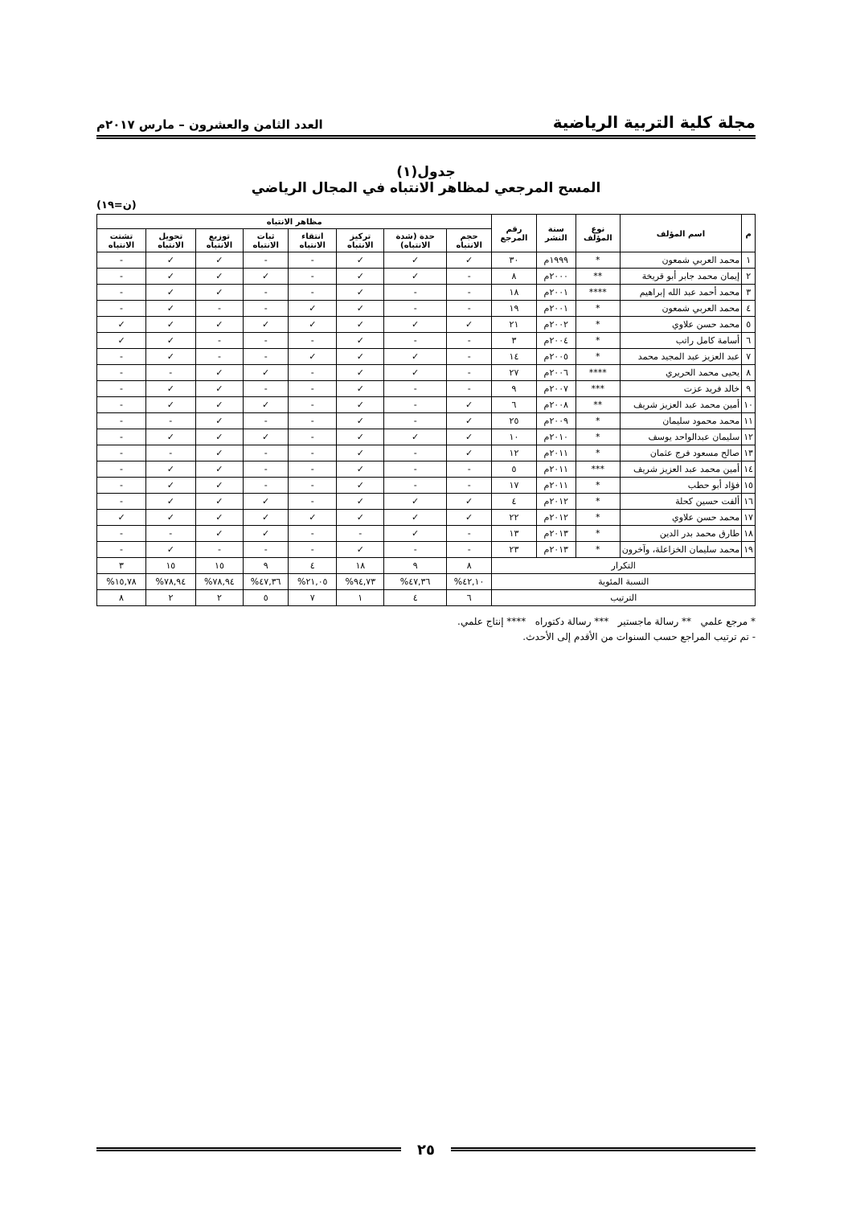مجلة كلية التربية الرياضية العدد الثامن والعشرون – مارس ٢٠١٧م
جدول(١)
المسح المرجعي لمظاهر الانتباه في المجال الرياضي
(ن=١٩)
| م | اسم المؤلف | نوع المؤلف | سنة النشر | رقم المرجع | مظاهر الانتباه | | | | | | | |
| --- | --- | --- | --- | --- | --- | --- | --- | --- | --- | --- | --- | --- |
| | | | | | حجم الانتباه | حدة (شدة الانتباه) | تركيز الانتباه | انتقاء الانتباه | ثبات الانتباه | توزيع الانتباه | تحويل الانتباه | تشتت الانتباه |
| ١ | محمد العربي شمعون | * | ١٩٩٩م | ٣٠ | ✓ | ✓ | ✓ | - | - | ✓ | ✓ | - |
| ٢ | إيمان محمد جابر أبو قريخة | ** | ٢٠٠٠م | ٨ | - | ✓ | ✓ | - | ✓ | ✓ | ✓ | - |
| ٣ | محمد أحمد عبد الله إبراهيم | **** | ٢٠٠١م | ١٨ | - | - | ✓ | - | - | ✓ | ✓ | - |
| ٤ | محمد العربي شمعون | * | ٢٠٠١م | ١٩ | - | - | ✓ | ✓ | - | - | ✓ | - |
| ٥ | محمد حسن علاوي | * | ٢٠٠٢م | ٢١ | ✓ | ✓ | ✓ | ✓ | ✓ | ✓ | ✓ | ✓ |
| ٦ | أسامة كامل راتب | * | ٢٠٠٤م | ٣ | - | - | ✓ | - | - | - | ✓ | ✓ |
| ٧ | عبد العزيز عبد المجيد محمد | * | ٢٠٠٥م | ١٤ | - | ✓ | ✓ | ✓ | - | - | ✓ | - |
| ٨ | يحيى محمد الحريري | **** | ٢٠٠٦م | ٢٧ | - | ✓ | ✓ | - | ✓ | ✓ | - | - |
| ٩ | خالد فريد عزت | *** | ٢٠٠٧م | ٩ | - | - | ✓ | - | - | ✓ | ✓ | - |
| ١٠ | أمين محمد عبد العزيز شريف | ** | ٢٠٠٨م | ٦ | ✓ | - | ✓ | - | ✓ | ✓ | ✓ | - |
| ١١ | محمد محمود سليمان | * | ٢٠٠٩م | ٢٥ | ✓ | - | ✓ | - | - | ✓ | - | - |
| ١٢ | سليمان عبدالواحد يوسف | * | ٢٠١٠م | ١٠ | ✓ | ✓ | ✓ | - | ✓ | ✓ | ✓ | - |
| ١٣ | صالح مسعود فرج عثمان | * | ٢٠١١م | ١٢ | ✓ | - | ✓ | - | - | ✓ | - | - |
| ١٤ | أمين محمد عبد العزيز شريف | *** | ٢٠١١م | ٥ | - | - | ✓ | - | - | ✓ | ✓ | - |
| ١٥ | فؤاد أبو حطب | * | ٢٠١١م | ١٧ | - | - | ✓ | - | - | ✓ | ✓ | - |
| ١٦ | ألفت حسين كحلة | * | ٢٠١٢م | ٤ | ✓ | ✓ | ✓ | - | ✓ | ✓ | ✓ | - |
| ١٧ | محمد حسن علاوي | * | ٢٠١٢م | ٢٢ | ✓ | ✓ | ✓ | ✓ | ✓ | ✓ | ✓ | ✓ |
| ١٨ | طارق محمد بدر الدين | * | ٢٠١٣م | ١٣ | - | ✓ | - | - | ✓ | ✓ | - | - |
| ١٩ | محمد سليمان الخزاعلة، وآخرون | * | ٢٠١٣م | ٢٣ | - | - | ✓ | - | - | - | ✓ | - |
| التكرار | | | | | ٨ | ٩ | ١٨ | ٤ | ٩ | ١٥ | ١٥ | ٣ |
| النسبة المئوية | | | | | ٤٢,١٠% | ٤٧,٣٦% | ٩٤,٧٣% | ٢١,٠٥% | ٤٧,٣٦% | ٧٨,٩٤% | ٧٨,٩٤% | ١٥,٧٨% |
| الترتيب | | | | | ٦ | ٤ | ١ | ٧ | ٥ | ٢ | ٢ | ٨ |
* مرجع علمي ** رسالة ماجستير *** رسالة دكتوراه **** إنتاج علمي.
- تم ترتيب المراجع حسب السنوات من الأقدم إلى الأحدث.
٢٥